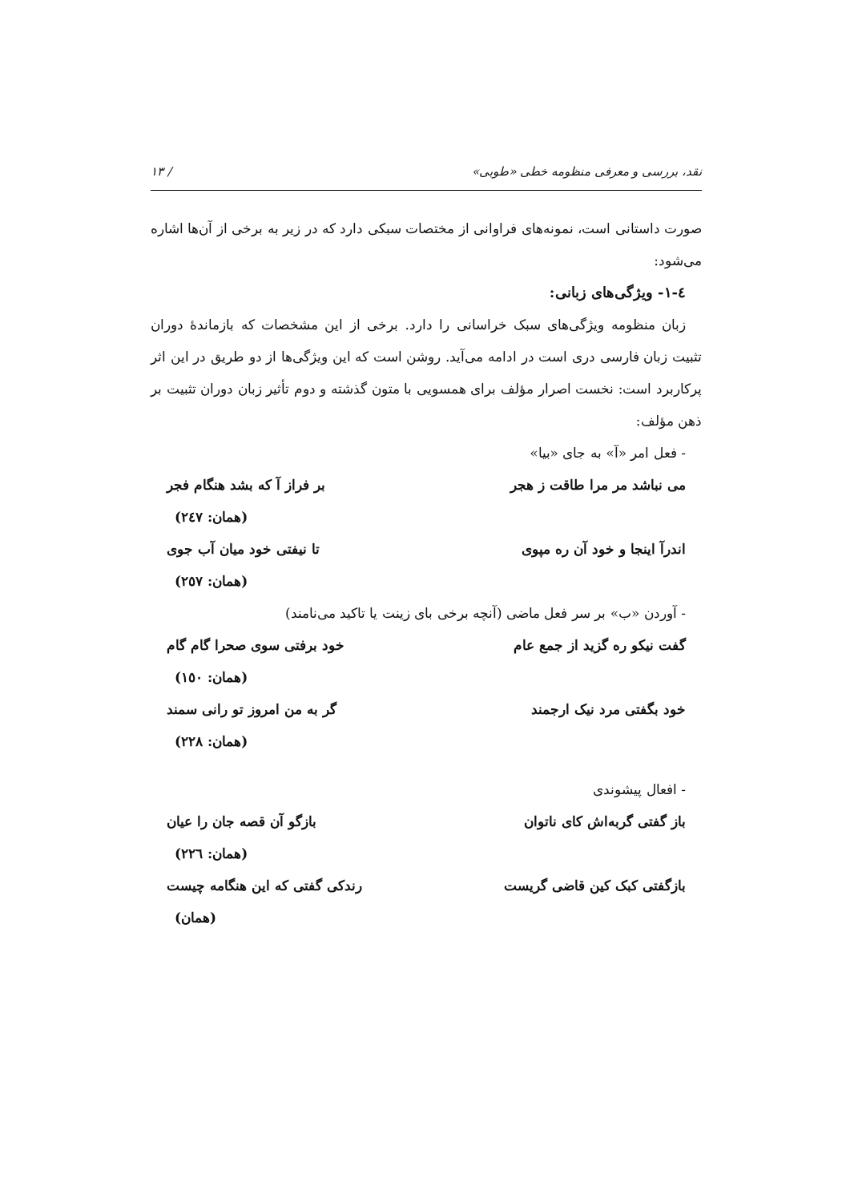نقد، بررسی و معرفی منظومه خطی «طوبی» / ۱۳
صورت داستانی است، نمونه‌های فراوانی از مختصات سبکی دارد که در زیر به برخی از آن‌ها اشاره می‌شود:
٤-١- ویژگی‌های زبانی:
زبان منظومه ویژگی‌های سبک خراسانی را دارد. برخی از این مشخصات که بازماندهٔ دوران تثبیت زبان فارسی دری است در ادامه می‌آید. روشن است که این ویژگی‌ها از دو طریق در این اثر پرکاربرد است: نخست اصرار مؤلف برای همسویی با متون گذشته و دوم تأثیر زبان دوران تثبیت بر ذهن مؤلف:
- فعل امر «آ» به جای «بیا»
می نباشد مر مرا طاقت ز هجر بر فراز آ که بشد هنگام فجر
(همان: ٢٤٧)
اندرآ اینجا و خود آن ره مپوی تا نیفتی خود میان آب جوی
(همان: ٢٥٧)
- آوردن «ب» بر سر فعل ماضی (آنچه برخی بای زینت یا تاکید می‌نامند)
گفت نیکو ره گزید از جمع عام خود برفتی سوی صحرا گام گام
(همان: ١٥٠)
خود بگفتی مرد نیک ارجمند گر به من امروز تو رانی سمند
(همان: ٢٢٨)
- افعال پیشوندی
باز گفتی گربه‌اش کای ناتوان بازگو آن قصه جان را عیان
(همان: ٢٢٦)
بازگفتی کبک کین قاضی گریست رندکی گفتی که این هنگامه چیست
(همان)